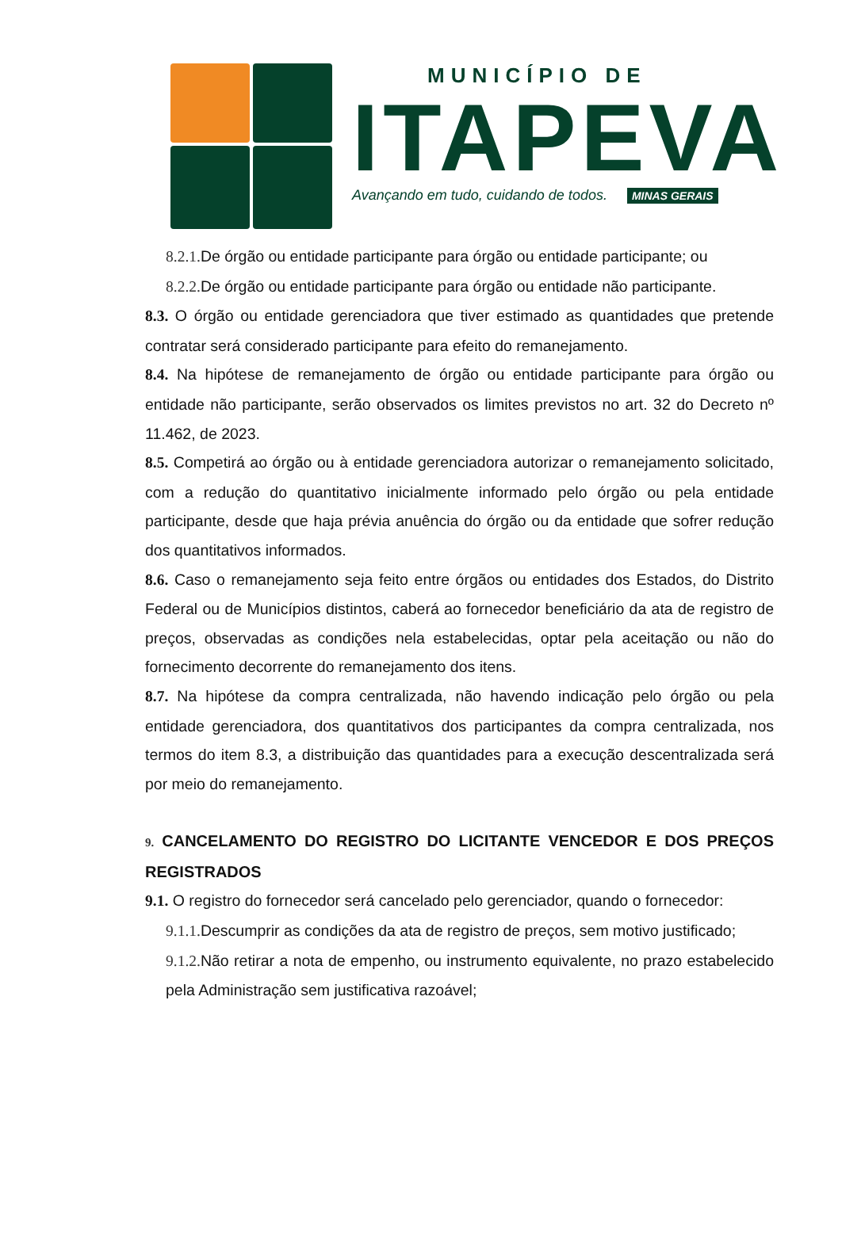MUNICÍPIO DE
ITAPEVA
Avançando em tudo, cuidando de todos. MINAS GERAIS
8.2.1. De órgão ou entidade participante para órgão ou entidade participante; ou
8.2.2. De órgão ou entidade participante para órgão ou entidade não participante.
8.3. O órgão ou entidade gerenciadora que tiver estimado as quantidades que pretende contratar será considerado participante para efeito do remanejamento.
8.4. Na hipótese de remanejamento de órgão ou entidade participante para órgão ou entidade não participante, serão observados os limites previstos no art. 32 do Decreto nº 11.462, de 2023.
8.5. Competirá ao órgão ou à entidade gerenciadora autorizar o remanejamento solicitado, com a redução do quantitativo inicialmente informado pelo órgão ou pela entidade participante, desde que haja prévia anuência do órgão ou da entidade que sofrer redução dos quantitativos informados.
8.6. Caso o remanejamento seja feito entre órgãos ou entidades dos Estados, do Distrito Federal ou de Municípios distintos, caberá ao fornecedor beneficiário da ata de registro de preços, observadas as condições nela estabelecidas, optar pela aceitação ou não do fornecimento decorrente do remanejamento dos itens.
8.7. Na hipótese da compra centralizada, não havendo indicação pelo órgão ou pela entidade gerenciadora, dos quantitativos dos participantes da compra centralizada, nos termos do item 8.3, a distribuição das quantidades para a execução descentralizada será por meio do remanejamento.
9. CANCELAMENTO DO REGISTRO DO LICITANTE VENCEDOR E DOS PREÇOS REGISTRADOS
9.1. O registro do fornecedor será cancelado pelo gerenciador, quando o fornecedor:
9.1.1. Descumprir as condições da ata de registro de preços, sem motivo justificado;
9.1.2. Não retirar a nota de empenho, ou instrumento equivalente, no prazo estabelecido pela Administração sem justificativa razoável;